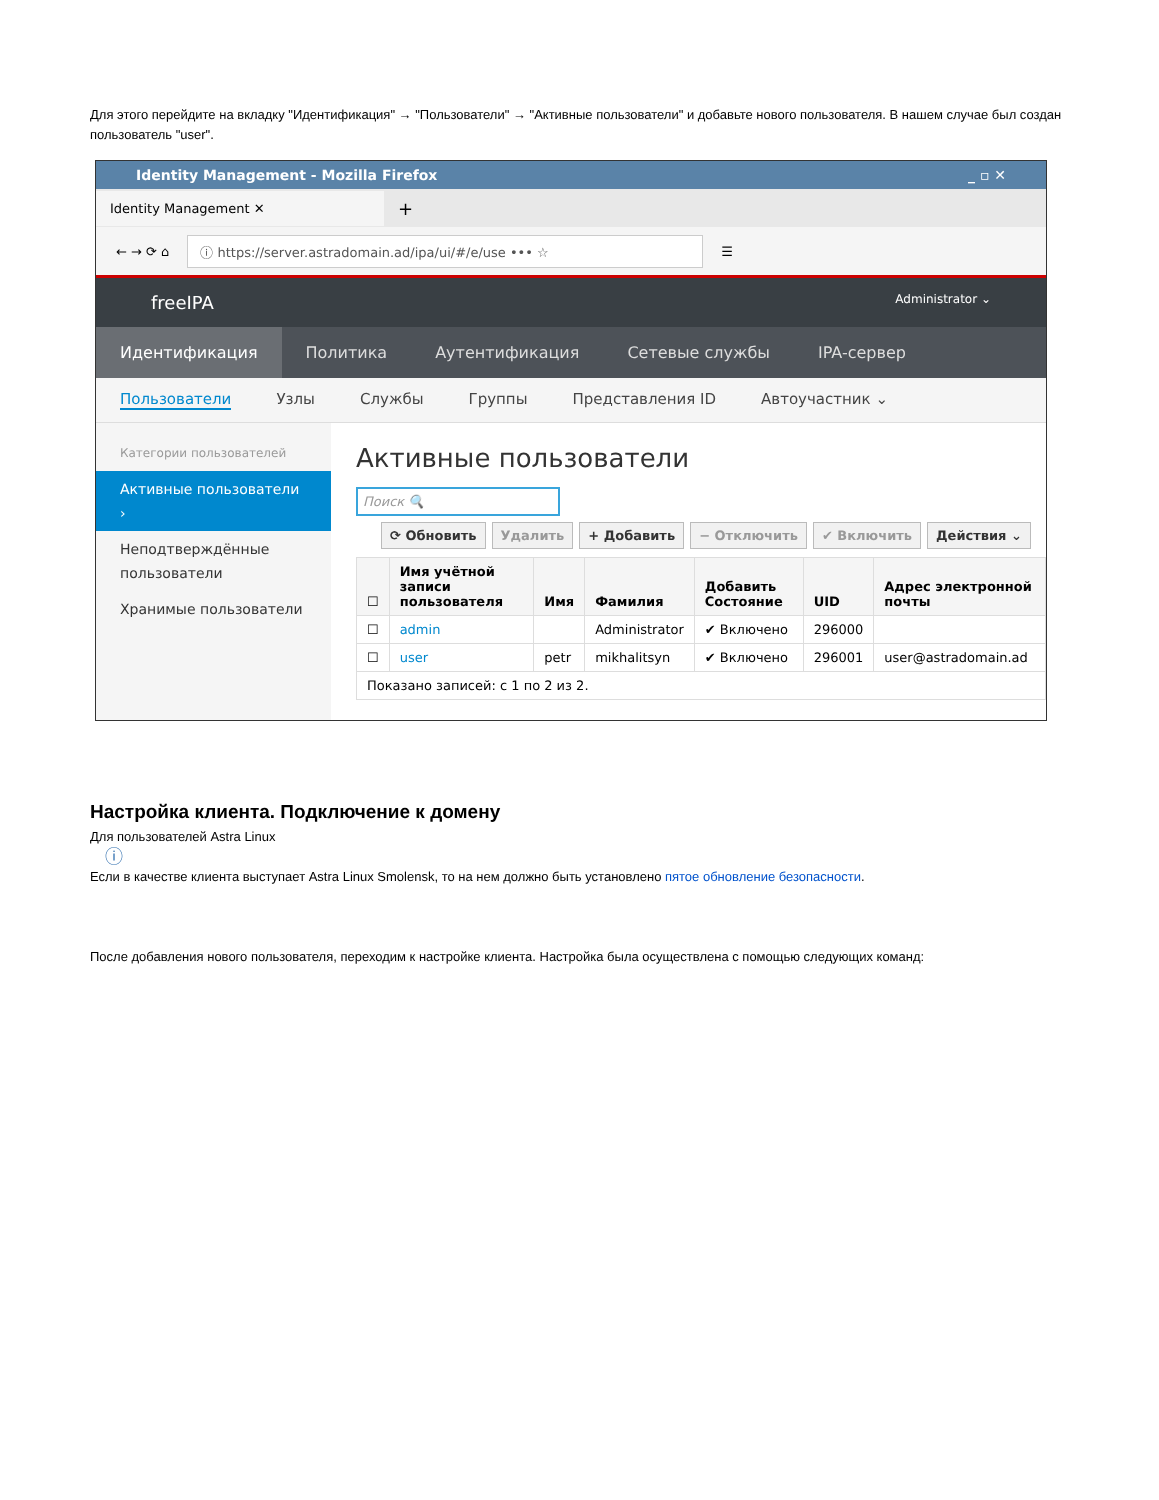Для этого перейдите на вкладку "Идентификация" → "Пользователи" → "Активные пользователи" и добавьте нового пользователя. В нашем случае был создан пользователь "user".
Identity Management - Mozilla Firefox _ ▫ ✕
Identity Management ✕
+
← → ⟳ ⌂
ⓘ https://server.astradomain.ad/ipa/ui/#/e/use ••• ☆
☰
freeIPA Administrator ⌄
Идентификация Политика Аутентификация Сетевые службы IPA-сервер
Пользователи Узлы Службы Группы Представления ID Автоучастник ⌄
Категории пользователей
Активные пользователи ›
Неподтверждённые пользователи
Хранимые пользователи
Активные пользователи
Поиск 🔍
⟳ Обновить Удалить + Добавить − Отключить ✔ Включить Действия ⌄
| ☐ | Имя учётной записи пользователя | Имя | Фамилия | Добавить Состояние | UID | Адрес электронной почты |
| --- | --- | --- | --- | --- | --- | --- |
| ☐ | admin | | Administrator | ✔ Включено | 296000 | |
| ☐ | user | petr | mikhalitsyn | ✔ Включено | 296001 | user@astradomain.ad |
| Показано записей: с 1 по 2 из 2. | | | | | | |
Настройка клиента. Подключение к домену
Для пользователей Astra Linux
ⓘ
Если в качестве клиента выступает Astra Linux Smolensk, то на нем должно быть установлено пятое обновление безопасности.
После добавления нового пользователя, переходим к настройке клиента. Настройка была осуществлена с помощью следующих команд: